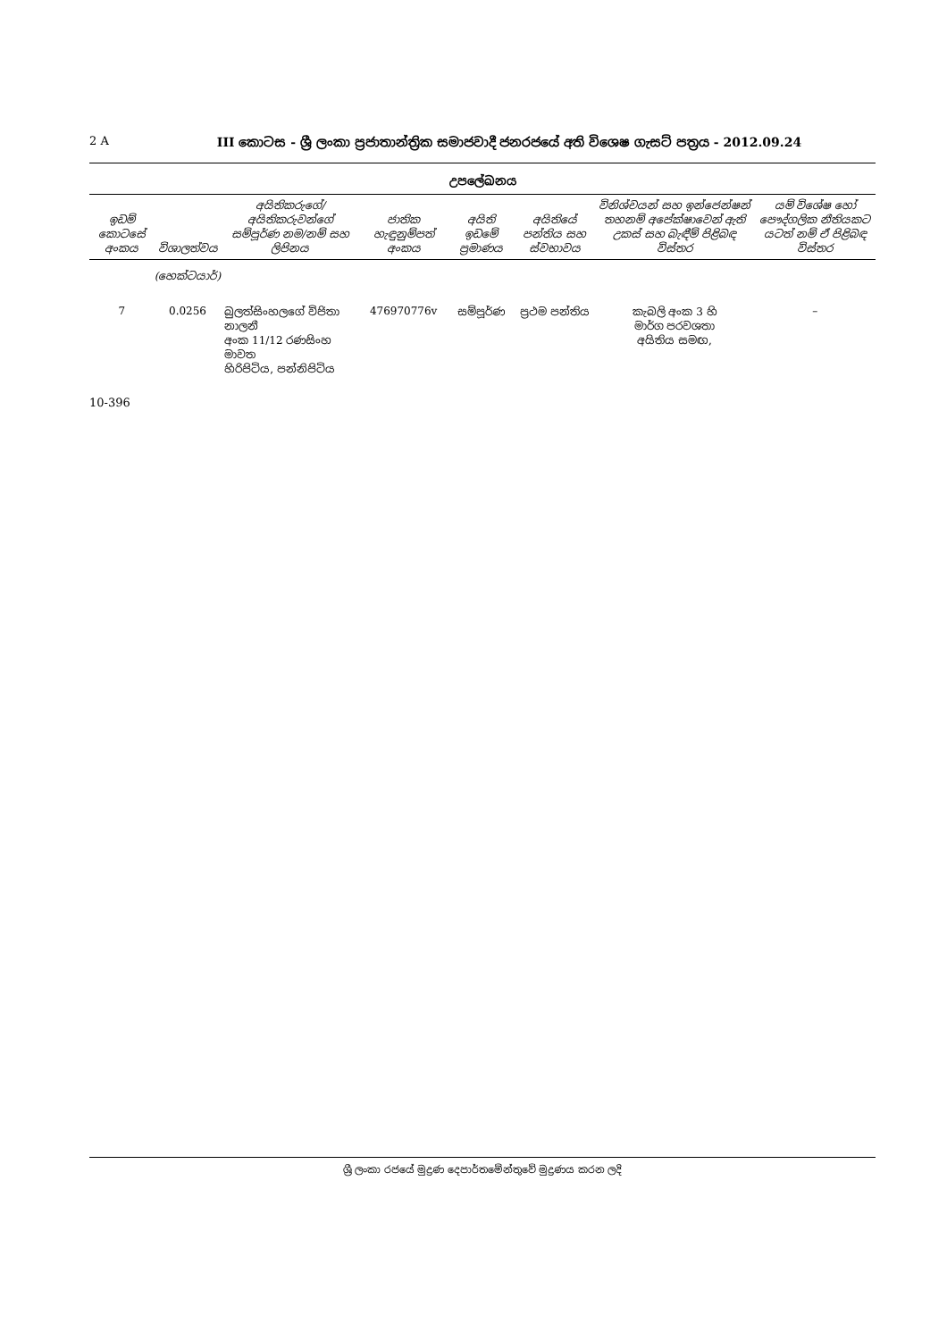2 A III කොටස - ශ්‍රී ලංකා ප්‍රජාතාන්ත්‍රික සමාජවාදී ජනරජයේ අති විශෙෂ ගැසට් පත්‍රය - 2012.09.24
උපලේඛනය
| ඉඩම් කොටසේ අංකය | විශාලත්වය | අයිතිකරුගේ/අයිතිකරුවන්ගේ සම්පූර්ණ නම/නම් සහ ලිපිනය | ජාතික හැඳුනුම්පත් අංකය | අයිති ඉඩමේ ප්‍රමාණය | අයිතියේ පන්තිය සහ ස්වභාවය | විනිශ්චයන් සහ ඉන්ජෙන්ෂන් තහනම් අපේක්ෂාවෙන් ඇති උකස් සහ බැඳීම් පිළිබඳ විස්තර | යම් විශේෂ හෝ පෞද්ගලික නීතියකට යටත් නම් ඒ පිළිබඳ විස්තර |
| --- | --- | --- | --- | --- | --- | --- | --- |
| | (හෙක්ටයාර්) | | | | | | |
| 7 | 0.0256 | බුලත්සිංහලගේ විජිතා නාලනී අංක 11/12 රණසිංහ මාවත හිරිපිටිය, පන්නිපිටිය | 476970776v | සම්පූර්ණ | ප්‍රථම පන්තිය | කැබලි අංක 3 හි මාර්ග පරවශතා අයිතිය සමඟ, | – |
10-396
ශ්‍රී ලංකා රජයේ මුද්‍රණ දෙපාර්තමේන්තුවේ මුද්‍රණය කරන ලදි